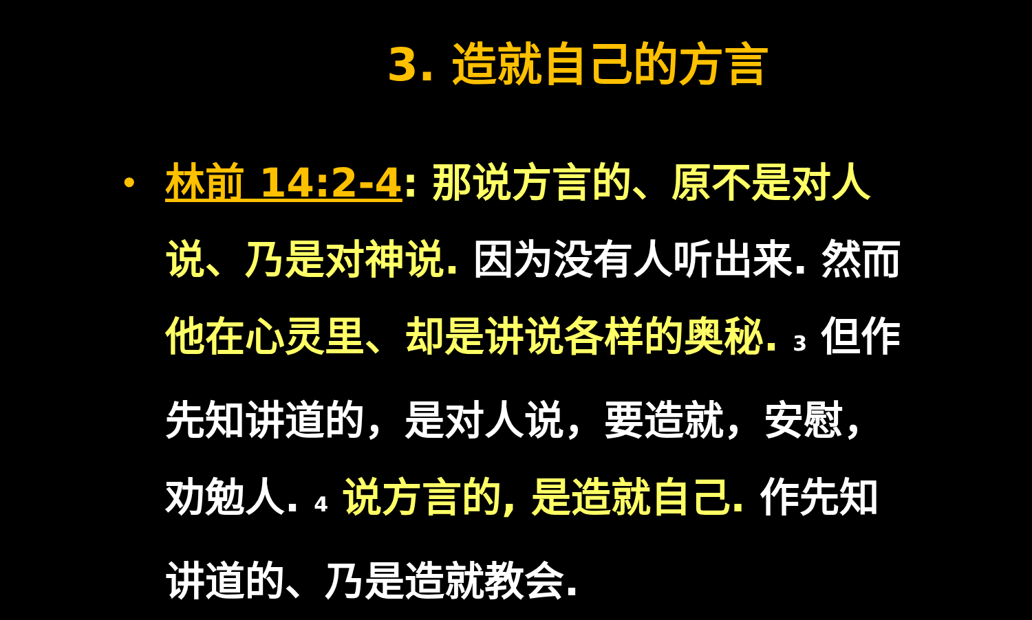3. 造就自己的方言
•
林前 14:2-4: 那说方言的、原不是对人说、乃是对神说. 因为没有人听出来. 然而他在心灵里、却是讲说各样的奥秘. 3 但作先知讲道的，是对人说，要造就，安慰，劝勉人. 4 说方言的, 是造就自己. 作先知讲道的、乃是造就教会.